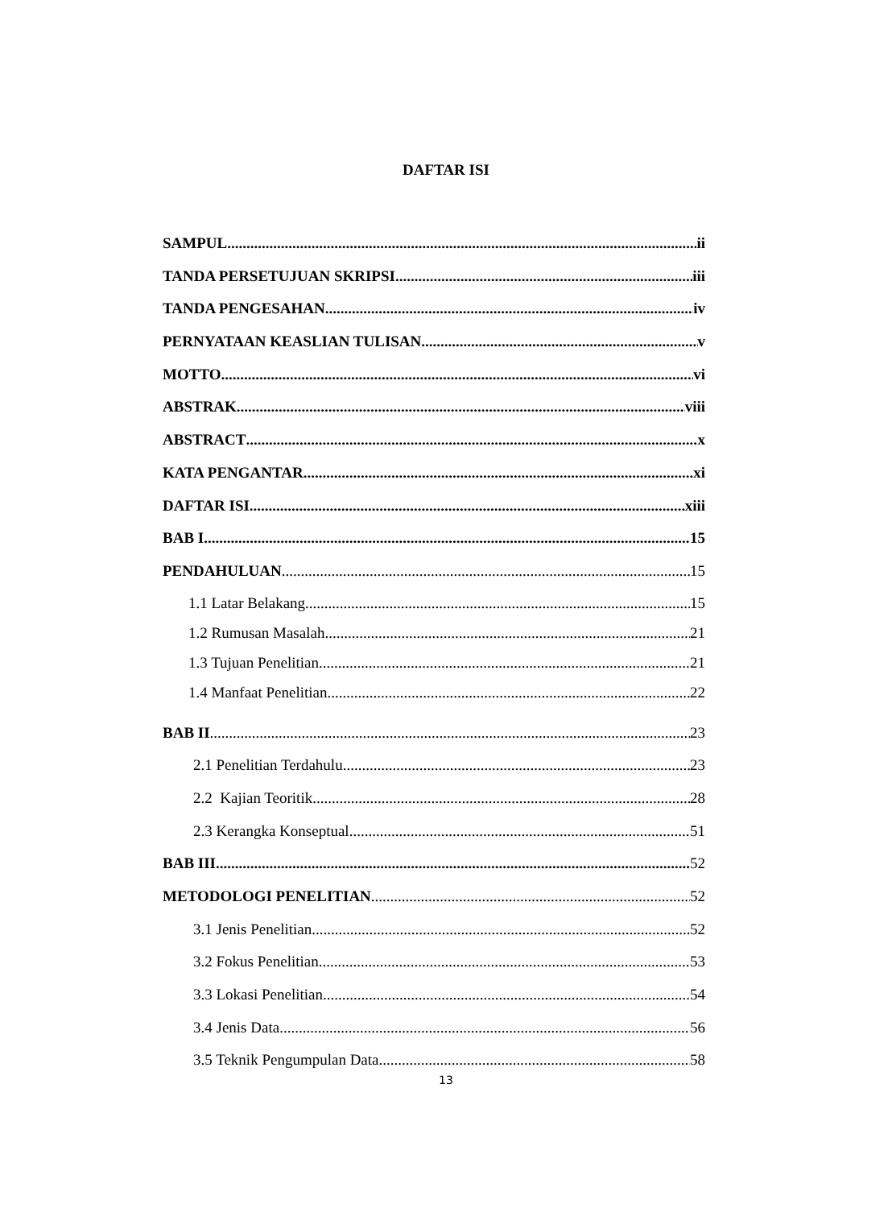DAFTAR ISI
SAMPUL ii
TANDA PERSETUJUAN SKRIPSI iii
TANDA PENGESAHAN iv
PERNYATAAN KEASLIAN TULISAN v
MOTTO vi
ABSTRAK viii
ABSTRACT x
KATA PENGANTAR xi
DAFTAR ISI xiii
BAB I 15
PENDAHULUAN 15
1.1 Latar Belakang 15
1.2 Rumusan Masalah 21
1.3 Tujuan Penelitian 21
1.4 Manfaat Penelitian 22
BAB II 23
2.1 Penelitian Terdahulu 23
2.2 Kajian Teoritik 28
2.3 Kerangka Konseptual 51
BAB III 52
METODOLOGI PENELITIAN 52
3.1 Jenis Penelitian 52
3.2 Fokus Penelitian 53
3.3 Lokasi Penelitian 54
3.4 Jenis Data 56
3.5 Teknik Pengumpulan Data 58
13